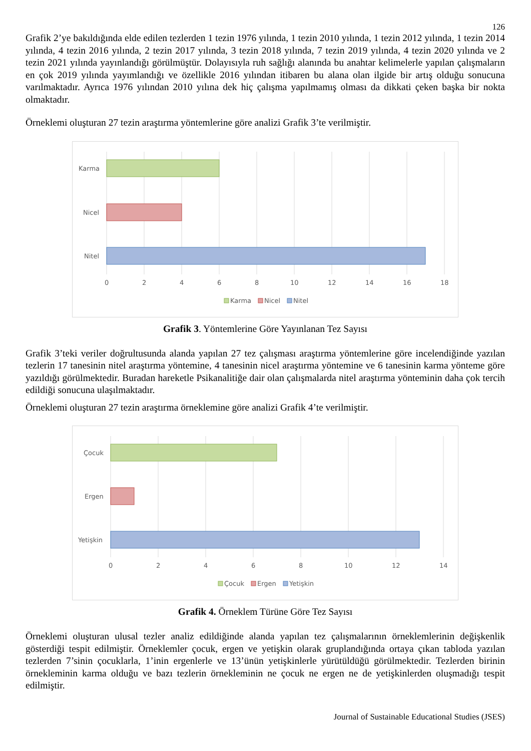126
Grafik 2’ye bakıldığında elde edilen tezlerden 1 tezin 1976 yılında, 1 tezin 2010 yılında, 1 tezin 2012 yılında, 1 tezin 2014 yılında, 4 tezin 2016 yılında, 2 tezin 2017 yılında, 3 tezin 2018 yılında, 7 tezin 2019 yılında, 4 tezin 2020 yılında ve 2 tezin 2021 yılında yayınlandığı görülmüştür. Dolayısıyla ruh sağlığı alanında bu anahtar kelimelerle yapılan çalışmaların en çok 2019 yılında yayımlandığı ve özellikle 2016 yılından itibaren bu alana olan ilgide bir artış olduğu sonucuna varılmaktadır. Ayrıca 1976 yılından 2010 yılına dek hiç çalışma yapılmamış olması da dikkati çeken başka bir nokta olmaktadır.
Örneklemi oluşturan 27 tezin araştırma yöntemlerine göre analizi Grafik 3’te verilmiştir.
Karma
Nicel
Nitel
0
2
4
6
8
10
12
14
16
18
Karma
Nicel
Nitel
Grafik 3. Yöntemlerine Göre Yayınlanan Tez Sayısı
Grafik 3’teki veriler doğrultusunda alanda yapılan 27 tez çalışması araştırma yöntemlerine göre incelendiğinde yazılan tezlerin 17 tanesinin nitel araştırma yöntemine, 4 tanesinin nicel araştırma yöntemine ve 6 tanesinin karma yönteme göre yazıldığı görülmektedir. Buradan hareketle Psikanalitiğe dair olan çalışmalarda nitel araştırma yönteminin daha çok tercih edildiği sonucuna ulaşılmaktadır.
Örneklemi oluşturan 27 tezin araştırma örneklemine göre analizi Grafik 4’te verilmiştir.
Çocuk
Ergen
Yetişkin
0
2
4
6
8
10
12
14
Çocuk
Ergen
Yetişkin
Grafik 4. Örneklem Türüne Göre Tez Sayısı
Örneklemi oluşturan ulusal tezler analiz edildiğinde alanda yapılan tez çalışmalarının örneklemlerinin değişkenlik gösterdiği tespit edilmiştir. Örneklemler çocuk, ergen ve yetişkin olarak gruplandığında ortaya çıkan tabloda yazılan tezlerden 7’sinin çocuklarla, 1’inin ergenlerle ve 13’ünün yetişkinlerle yürütüldüğü görülmektedir. Tezlerden birinin örnekleminin karma olduğu ve bazı tezlerin örnekleminin ne çocuk ne ergen ne de yetişkinlerden oluşmadığı tespit edilmiştir.
Journal of Sustainable Educational Studies (JSES)